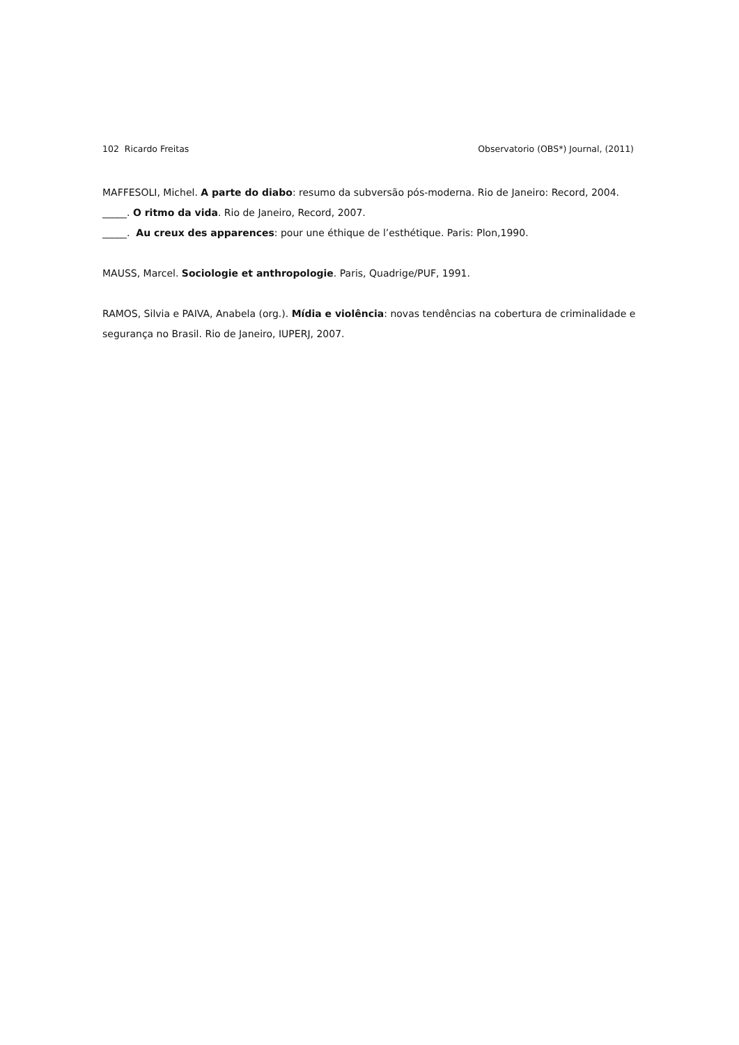102 Ricardo Freitas Observatorio (OBS*) Journal, (2011)
MAFFESOLI, Michel. A parte do diabo: resumo da subversão pós-moderna. Rio de Janeiro: Record, 2004.
_____. O ritmo da vida. Rio de Janeiro, Record, 2007.
_____. Au creux des apparences: pour une éthique de l’esthétique. Paris: Plon,1990.
MAUSS, Marcel. Sociologie et anthropologie. Paris, Quadrige/PUF, 1991.
RAMOS, Silvia e PAIVA, Anabela (org.). Mídia e violência: novas tendências na cobertura de criminalidade e segurança no Brasil. Rio de Janeiro, IUPERJ, 2007.